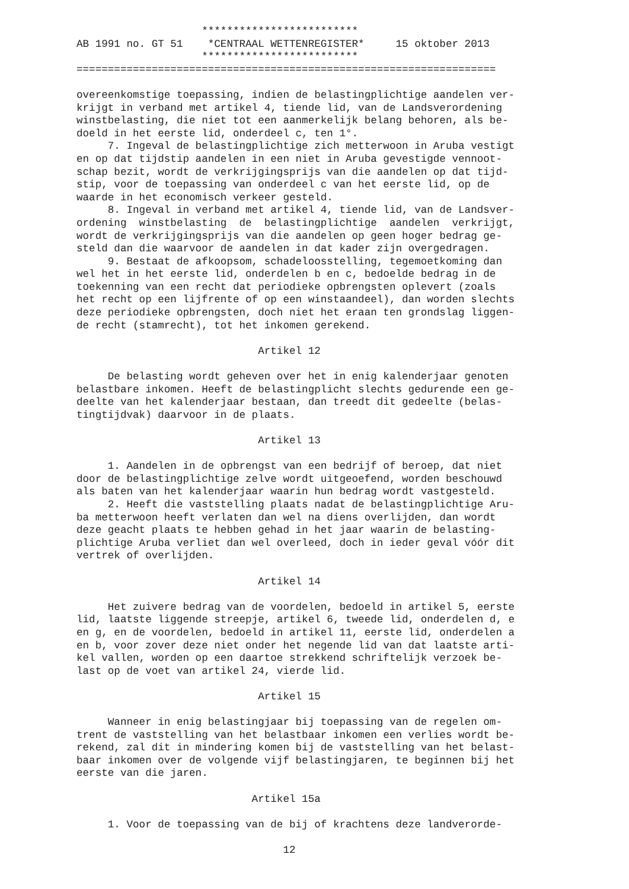************************* AB 1991 no. GT 51 *CENTRAAL WETTENREGISTER* 15 oktober 2013 ************************* =================================================================== overeenkomstige toepassing, indien de belastingplichtige aandelen ver- krijgt in verband met artikel 4, tiende lid, van de Landsverordening winstbelasting, die niet tot een aanmerkelijk belang behoren, als be- doeld in het eerste lid, onderdeel c, ten 1°. 7. Ingeval de belastingplichtige zich metterwoon in Aruba vestigt en op dat tijdstip aandelen in een niet in Aruba gevestigde vennoot- schap bezit, wordt de verkrijgingsprijs van die aandelen op dat tijd- stip, voor de toepassing van onderdeel c van het eerste lid, op de waarde in het economisch verkeer gesteld. 8. Ingeval in verband met artikel 4, tiende lid, van de Landsver- ordening winstbelasting de belastingplichtige aandelen verkrijgt, wordt de verkrijgingsprijs van die aandelen op geen hoger bedrag ge- steld dan die waarvoor de aandelen in dat kader zijn overgedragen. 9. Bestaat de afkoopsom, schadeloosstelling, tegemoetkoming dan wel het in het eerste lid, onderdelen b en c, bedoelde bedrag in de toekenning van een recht dat periodieke opbrengsten oplevert (zoals het recht op een lijfrente of op een winstaandeel), dan worden slechts deze periodieke opbrengsten, doch niet het eraan ten grondslag liggen- de recht (stamrecht), tot het inkomen gerekend. Artikel 12 De belasting wordt geheven over het in enig kalenderjaar genoten belastbare inkomen. Heeft de belastingplicht slechts gedurende een ge- deelte van het kalenderjaar bestaan, dan treedt dit gedeelte (belas- tingtijdvak) daarvoor in de plaats. Artikel 13 1. Aandelen in de opbrengst van een bedrijf of beroep, dat niet door de belastingplichtige zelve wordt uitgeoefend, worden beschouwd als baten van het kalenderjaar waarin hun bedrag wordt vastgesteld. 2. Heeft die vaststelling plaats nadat de belastingplichtige Aru- ba metterwoon heeft verlaten dan wel na diens overlijden, dan wordt deze geacht plaats te hebben gehad in het jaar waarin de belasting- plichtige Aruba verliet dan wel overleed, doch in ieder geval vóór dit vertrek of overlijden. Artikel 14 Het zuivere bedrag van de voordelen, bedoeld in artikel 5, eerste lid, laatste liggende streepje, artikel 6, tweede lid, onderdelen d, e en g, en de voordelen, bedoeld in artikel 11, eerste lid, onderdelen a en b, voor zover deze niet onder het negende lid van dat laatste arti- kel vallen, worden op een daartoe strekkend schriftelijk verzoek be- last op de voet van artikel 24, vierde lid. Artikel 15 Wanneer in enig belastingjaar bij toepassing van de regelen om- trent de vaststelling van het belastbaar inkomen een verlies wordt be- rekend, zal dit in mindering komen bij de vaststelling van het belast- baar inkomen over de volgende vijf belastingjaren, te beginnen bij het eerste van die jaren. Artikel 15a 1. Voor de toepassing van de bij of krachtens deze landverorde- 12